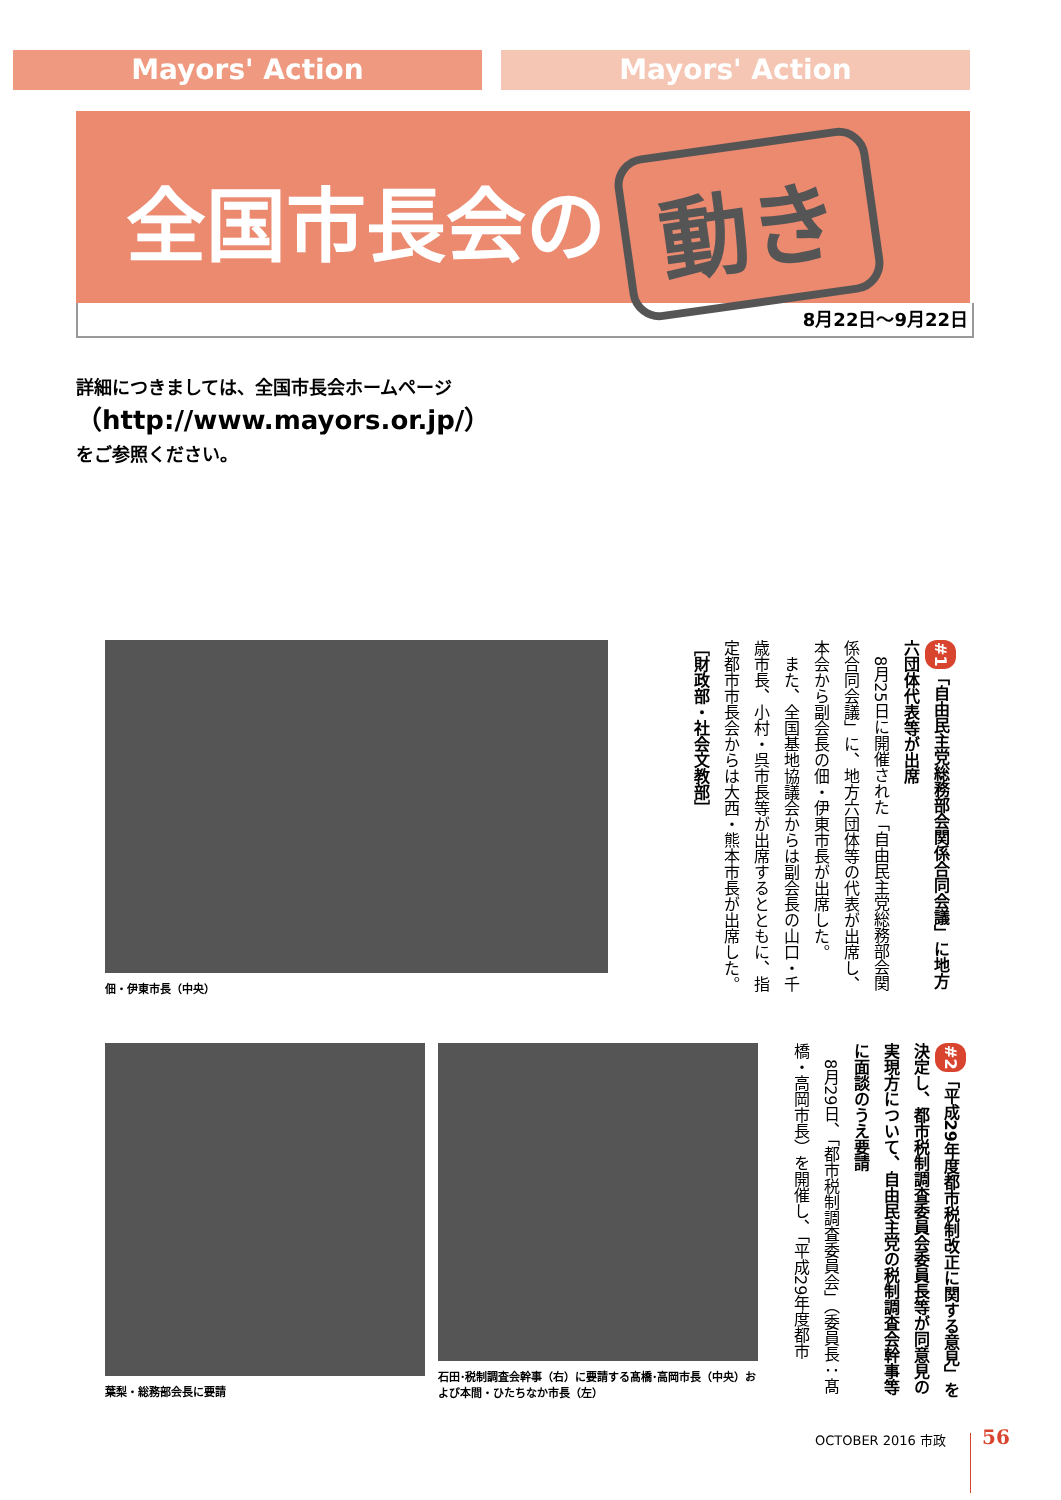Mayors' Action Mayors' Action
全国市長会の 動き
8月22日～9月22日
詳細につきましては、全国市長会ホームページ
（http://www.mayors.or.jp/）
をご参照ください。
佃・伊東市長（中央）
#1 「自由民主党総務部会関係合同会議」に地方六団体代表等が出席
　8月25日に開催された「自由民主党総務部会関係合同会議」に、地方六団体等の代表が出席し、本会から副会長の佃・伊東市長が出席した。
　また、全国基地協議会からは副会長の山口・千歳市長、小村・呉市長等が出席するとともに、指定都市市長会からは大西・熊本市長が出席した。
［財政部・社会文教部］
葉梨・総務部会長に要請
石田･税制調査会幹事（右）に要請する髙橋･高岡市長（中央）および本間・ひたちなか市長（左）
#2 「平成29年度都市税制改正に関する意見」を決定し、都市税制調査委員会委員長等が同意見の実現方について、自由民主党の税制調査会幹事等に面談のうえ要請
　8月29日、「都市税制調査委員会」（委員長：髙橋・高岡市長）を開催し、「平成29年度都市
OCTOBER 2016 市政 56